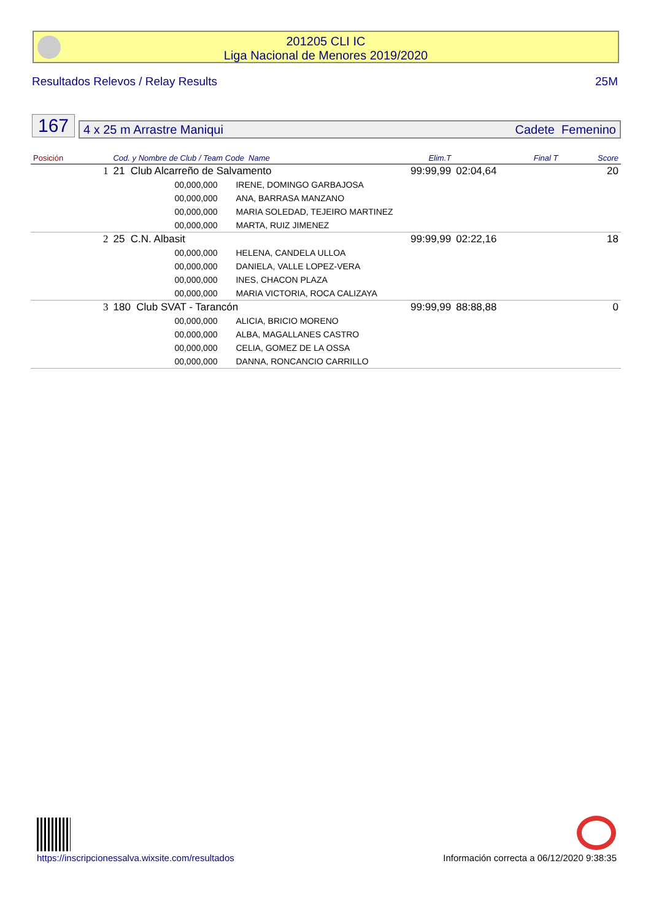201205 CLI IC
Liga Nacional de Menores 2019/2020
Resultados Relevos / Relay Results 25M
167
4 x 25 m Arrastre Maniqui Cadete Femenino
| Posición | Cod. y Nombre de Club / Team Code Name | | Elim.T | Final T | Score |
| --- | --- | --- | --- | --- | --- |
| 1 | 21 Club Alcarreño de Salvamento | | 99:99,99 | 02:04,64 | 20 |
| | 00,000,000 | IRENE, DOMINGO GARBAJOSA | | | |
| | 00,000,000 | ANA, BARRASA MANZANO | | | |
| | 00,000,000 | MARIA SOLEDAD, TEJEIRO MARTINEZ | | | |
| | 00,000,000 | MARTA, RUIZ JIMENEZ | | | |
| 2 | 25 C.N. Albasit | | 99:99,99 | 02:22,16 | 18 |
| | 00,000,000 | HELENA, CANDELA ULLOA | | | |
| | 00,000,000 | DANIELA, VALLE LOPEZ-VERA | | | |
| | 00,000,000 | INES, CHACON PLAZA | | | |
| | 00,000,000 | MARIA VICTORIA, ROCA CALIZAYA | | | |
| 3 | 180 Club SVAT - Tarancón | | 99:99,99 | 88:88,88 | 0 |
| | 00,000,000 | ALICIA, BRICIO MORENO | | | |
| | 00,000,000 | ALBA, MAGALLANES CASTRO | | | |
| | 00,000,000 | CELIA, GOMEZ DE LA OSSA | | | |
| | 00,000,000 | DANNA, RONCANCIO CARRILLO | | | |
https://inscripcionessalva.wixsite.com/resultados Información correcta a 06/12/2020 9:38:35